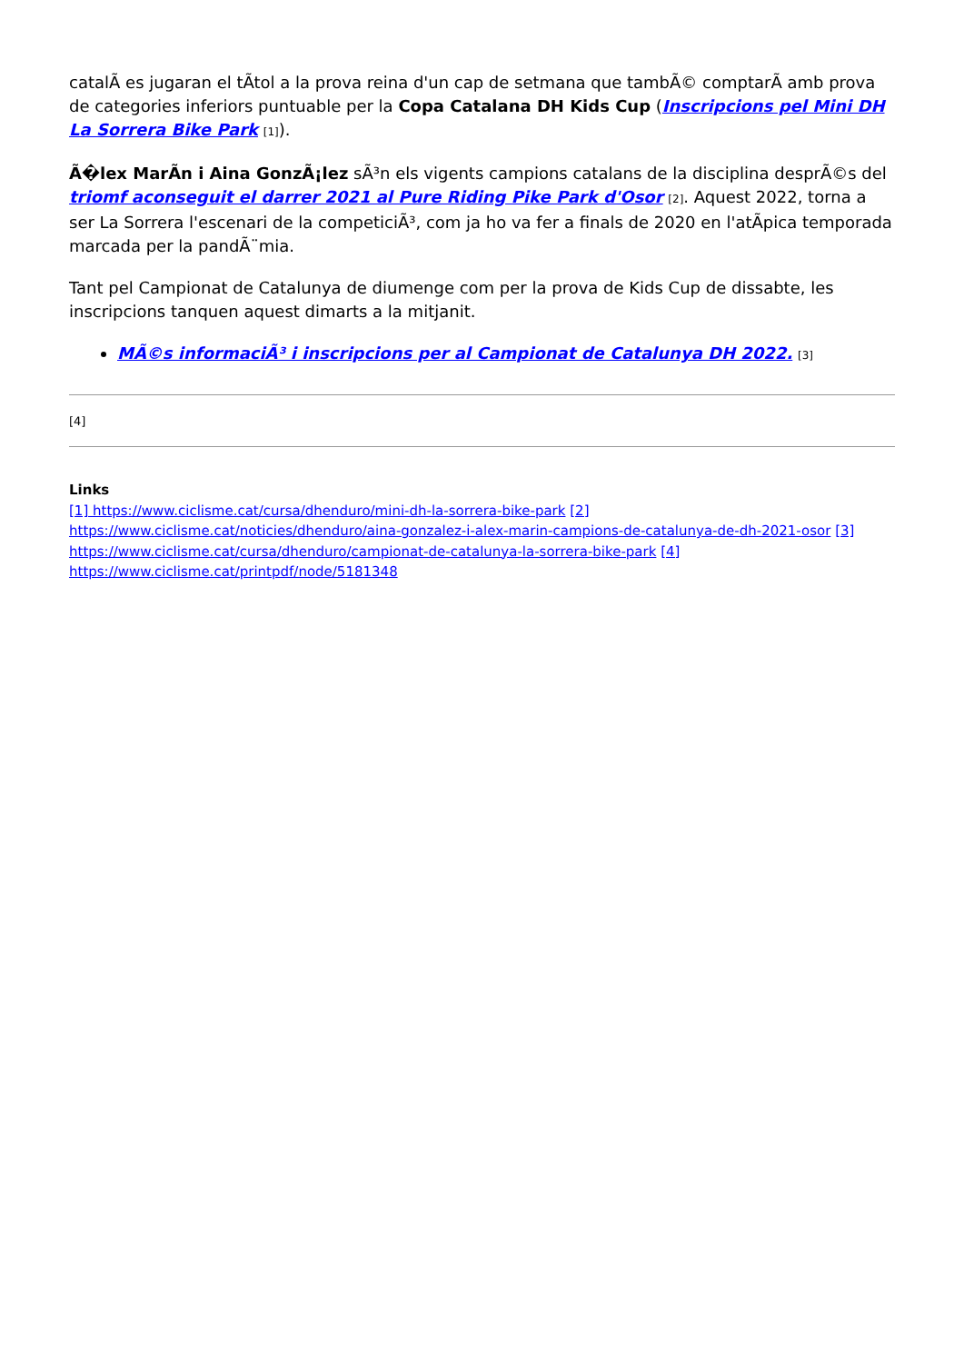catalÃ es jugaran el tÃtol a la prova reina d'un cap de setmana que tambÃ© comptarÃ amb prova de categories inferiors puntuable per la Copa Catalana DH Kids Cup (Inscripcions pel Mini DH La Sorrera Bike Park [1]).
Ã�lex MarÃn i Aina GonzÃ¡lez sÃ³n els vigents campions catalans de la disciplina desprÃ©s del triomf aconseguit el darrer 2021 al Pure Riding Pike Park d'Osor [2]. Aquest 2022, torna a ser La Sorrera l'escenari de la competiciÃ³, com ja ho va fer a finals de 2020 en l'atÃpica temporada marcada per la pandÃ¨mia.
Tant pel Campionat de Catalunya de diumenge com per la prova de Kids Cup de dissabte, les inscripcions tanquen aquest dimarts a la mitjanit.
MÃ©s informaciÃ³ i inscripcions per al Campionat de Catalunya DH 2022. [3]
[4]
Links
[1] https://www.ciclisme.cat/cursa/dhenduro/mini-dh-la-sorrera-bike-park [2]
https://www.ciclisme.cat/noticies/dhenduro/aina-gonzalez-i-alex-marin-campions-de-catalunya-de-dh-2021-osor [3]
https://www.ciclisme.cat/cursa/dhenduro/campionat-de-catalunya-la-sorrera-bike-park [4]
https://www.ciclisme.cat/printpdf/node/5181348